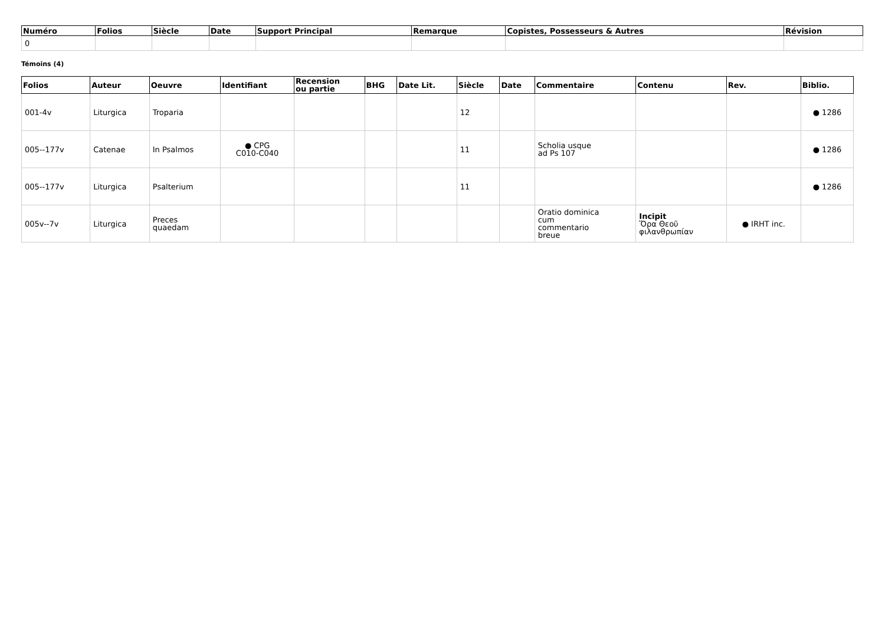| Numéro | Folios | Siècle | Date | Support Principal | Remarque | Copistes, Possesseurs & Autres | Révision |
| --- | --- | --- | --- | --- | --- | --- | --- |
| 0 | | | | | | | |
Témoins (4)
| Folios | Auteur | Oeuvre | Identifiant | Recension ou partie | BHG | Date Lit. | Siècle | Date | Commentaire | Contenu | Rev. | Biblio. |
| --- | --- | --- | --- | --- | --- | --- | --- | --- | --- | --- | --- | --- |
| 001-4v | Liturgica | Troparia | | | | | 12 | | | | | ● 1286 |
| 005--177v | Catenae | In Psalmos | ● CPG C010-C040 | | | | 11 | | Scholia usque ad Ps 107 | | | ● 1286 |
| 005--177v | Liturgica | Psalterium | | | | | 11 | | | | | ● 1286 |
| 005v--7v | Liturgica | Preces quaedam | | | | | | | Oratio dominica cum commentario breue | Incipit Ὅρα Θεοῦ φιλανθρωπίαν | ● IRHT inc. | |